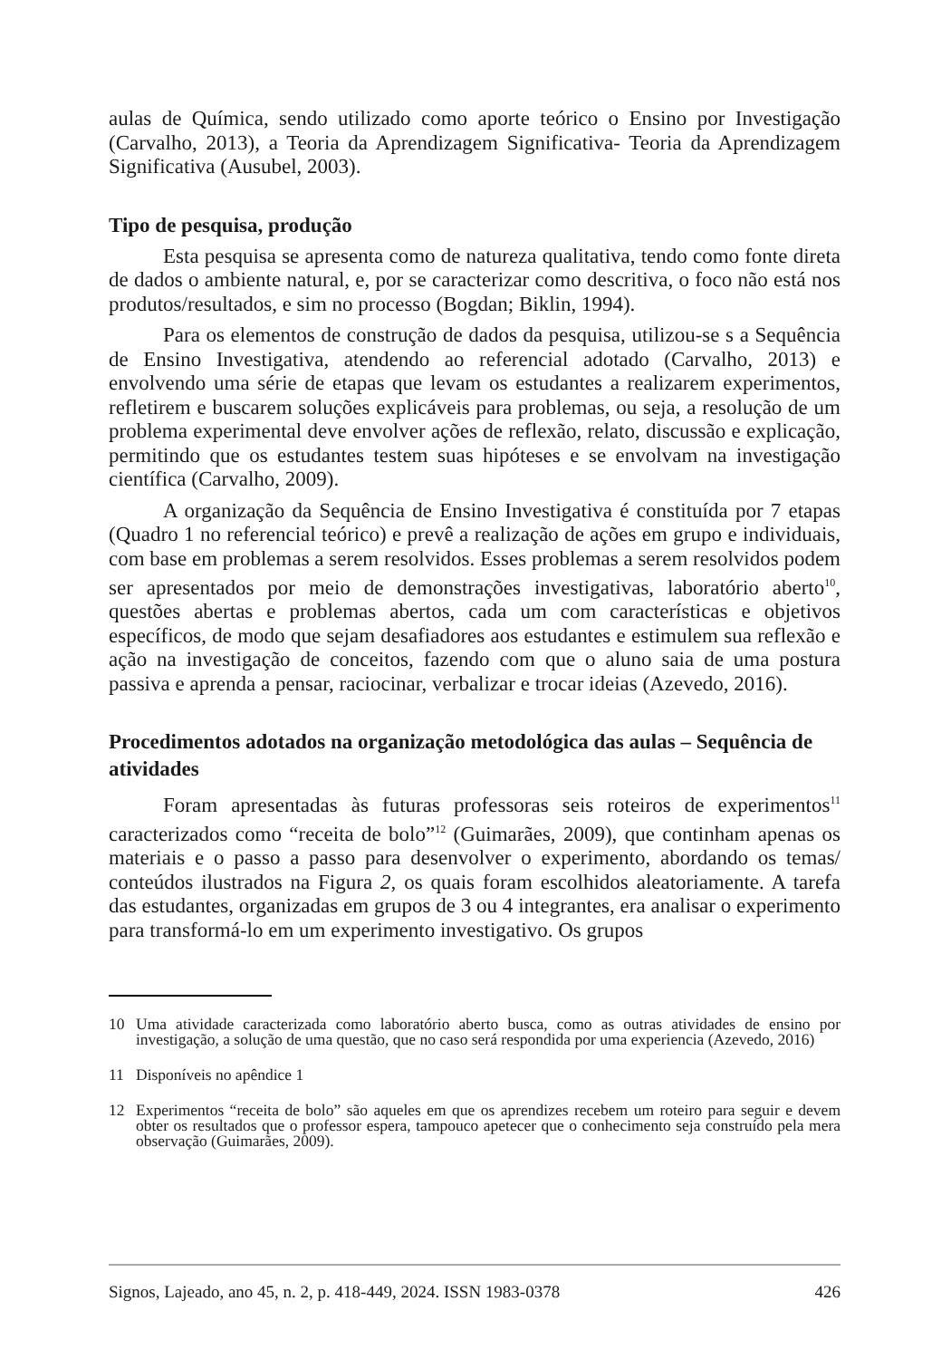aulas de Química, sendo utilizado como aporte teórico o Ensino por Investigação (Carvalho, 2013), a Teoria da Aprendizagem Significativa- Teoria da Aprendizagem Significativa (Ausubel, 2003).
Tipo de pesquisa, produção
Esta pesquisa se apresenta como de natureza qualitativa, tendo como fonte direta de dados o ambiente natural, e, por se caracterizar como descritiva, o foco não está nos produtos/resultados, e sim no processo (Bogdan; Biklin, 1994).
Para os elementos de construção de dados da pesquisa, utilizou-se s a Sequência de Ensino Investigativa, atendendo ao referencial adotado (Carvalho, 2013) e envolvendo uma série de etapas que levam os estudantes a realizarem experimentos, refletirem e buscarem soluções explicáveis para problemas, ou seja, a resolução de um problema experimental deve envolver ações de reflexão, relato, discussão e explicação, permitindo que os estudantes testem suas hipóteses e se envolvam na investigação científica (Carvalho, 2009).
A organização da Sequência de Ensino Investigativa é constituída por 7 etapas (Quadro 1 no referencial teórico) e prevê a realização de ações em grupo e individuais, com base em problemas a serem resolvidos. Esses problemas a serem resolvidos podem ser apresentados por meio de demonstrações investigativas, laboratório aberto<sup>10</sup>, questões abertas e problemas abertos, cada um com características e objetivos específicos, de modo que sejam desafiadores aos estudantes e estimulem sua reflexão e ação na investigação de conceitos, fazendo com que o aluno saia de uma postura passiva e aprenda a pensar, raciocinar, verbalizar e trocar ideias (Azevedo, 2016).
Procedimentos adotados na organização metodológica das aulas – Sequência de atividades
Foram apresentadas às futuras professoras seis roteiros de experimentos<sup>11</sup> caracterizados como “receita de bolo”<sup>12</sup> (Guimarães, 2009), que continham apenas os materiais e o passo a passo para desenvolver o experimento, abordando os temas/ conteúdos ilustrados na Figura 2, os quais foram escolhidos aleatoriamente. A tarefa das estudantes, organizadas em grupos de 3 ou 4 integrantes, era analisar o experimento para transformá-lo em um experimento investigativo. Os grupos
10 Uma atividade caracterizada como laboratório aberto busca, como as outras atividades de ensino por investigação, a solução de uma questão, que no caso será respondida por uma experiencia (Azevedo, 2016)
11 Disponíveis no apêndice 1
12 Experimentos “receita de bolo” são aqueles em que os aprendizes recebem um roteiro para seguir e devem obter os resultados que o professor espera, tampouco apetecer que o conhecimento seja construído pela mera observação (Guimarães, 2009).
Signos, Lajeado, ano 45, n. 2, p. 418-449, 2024. ISSN 1983-0378 426